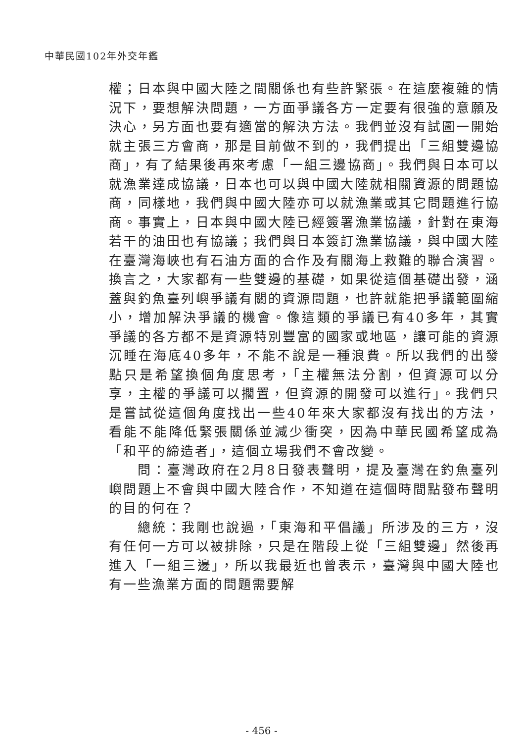中華民國102年外交年鑑
權；日本與中國大陸之間關係也有些許緊張。在這麼複雜的情況下，要想解決問題，一方面爭議各方一定要有很強的意願及決心，另方面也要有適當的解決方法。我們並沒有試圖一開始就主張三方會商，那是目前做不到的，我們提出「三組雙邊協商」，有了結果後再來考慮「一組三邊協商」。我們與日本可以就漁業達成協議，日本也可以與中國大陸就相關資源的問題協商，同樣地，我們與中國大陸亦可以就漁業或其它問題進行協商。事實上，日本與中國大陸已經簽署漁業協議，針對在東海若干的油田也有協議；我們與日本簽訂漁業協議，與中國大陸在臺灣海峽也有石油方面的合作及有關海上救難的聯合演習。換言之，大家都有一些雙邊的基礎，如果從這個基礎出發，涵蓋與釣魚臺列嶼爭議有關的資源問題，也許就能把爭議範圍縮小，增加解決爭議的機會。像這類的爭議已有40多年，其實爭議的各方都不是資源特別豐富的國家或地區，讓可能的資源沉睡在海底40多年，不能不說是一種浪費。所以我們的出發點只是希望換個角度思考，「主權無法分割，但資源可以分享，主權的爭議可以擱置，但資源的開發可以進行」。我們只是嘗試從這個角度找出一些40年來大家都沒有找出的方法，看能不能降低緊張關係並減少衝突，因為中華民國希望成為「和平的締造者」，這個立場我們不會改變。
問：臺灣政府在2月8日發表聲明，提及臺灣在釣魚臺列嶼問題上不會與中國大陸合作，不知道在這個時間點發布聲明的目的何在？
總統：我剛也說過，「東海和平倡議」所涉及的三方，沒有任何一方可以被排除，只是在階段上從「三組雙邊」然後再進入「一組三邊」，所以我最近也曾表示，臺灣與中國大陸也有一些漁業方面的問題需要解
- 456 -